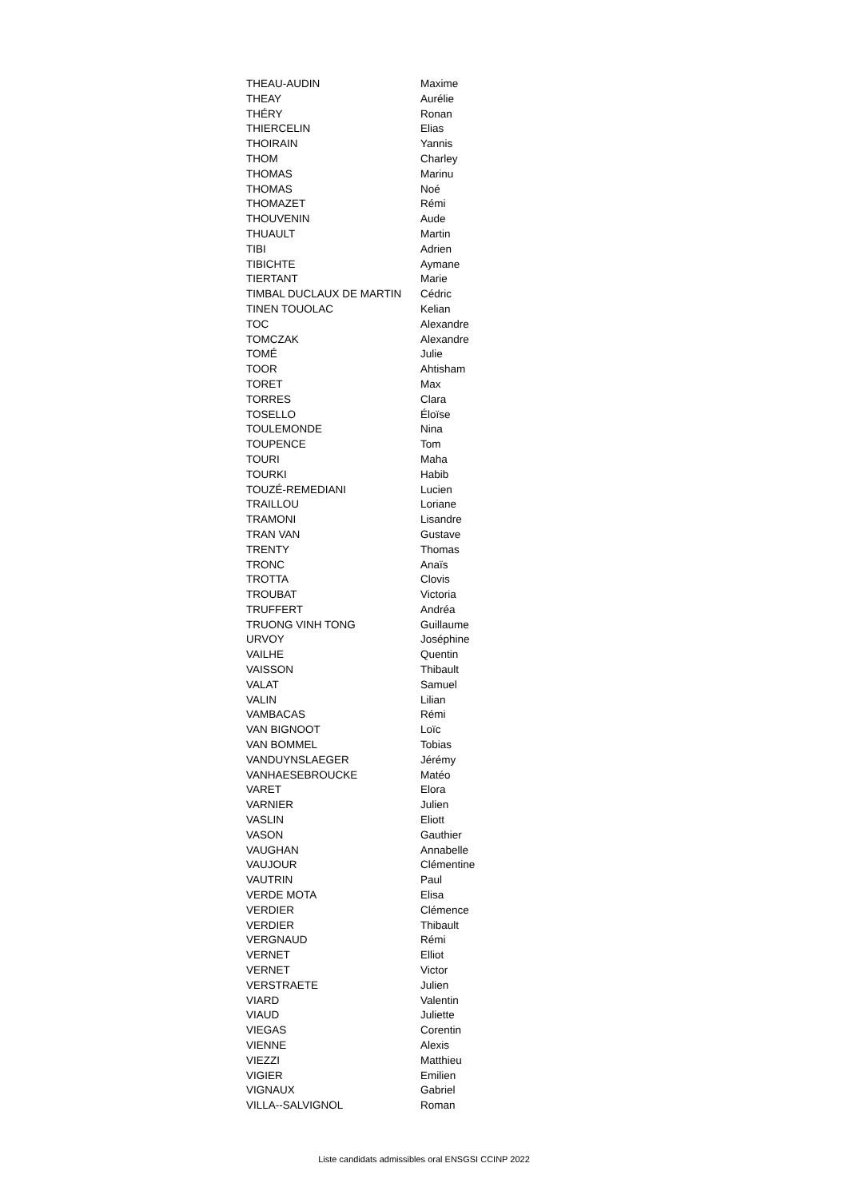| THEAU-AUDIN | Maxime |
| THEAY | Aurélie |
| THÉRY | Ronan |
| THIERCELIN | Elias |
| THOIRAIN | Yannis |
| THOM | Charley |
| THOMAS | Marinu |
| THOMAS | Noé |
| THOMAZET | Rémi |
| THOUVENIN | Aude |
| THUAULT | Martin |
| TIBI | Adrien |
| TIBICHTE | Aymane |
| TIERTANT | Marie |
| TIMBAL DUCLAUX DE MARTIN | Cédric |
| TINEN TOUOLAC | Kelian |
| TOC | Alexandre |
| TOMCZAK | Alexandre |
| TOMÉ | Julie |
| TOOR | Ahtisham |
| TORET | Max |
| TORRES | Clara |
| TOSELLO | Éloïse |
| TOULEMONDE | Nina |
| TOUPENCE | Tom |
| TOURI | Maha |
| TOURKI | Habib |
| TOUZÉ-REMEDIANI | Lucien |
| TRAILLOU | Loriane |
| TRAMONI | Lisandre |
| TRAN VAN | Gustave |
| TRENTY | Thomas |
| TRONC | Anaïs |
| TROTTA | Clovis |
| TROUBAT | Victoria |
| TRUFFERT | Andréa |
| TRUONG VINH TONG | Guillaume |
| URVOY | Joséphine |
| VAILHE | Quentin |
| VAISSON | Thibault |
| VALAT | Samuel |
| VALIN | Lilian |
| VAMBACAS | Rémi |
| VAN BIGNOOT | Loïc |
| VAN BOMMEL | Tobias |
| VANDUYNSLAEGER | Jérémy |
| VANHAESEBROUCKE | Matéo |
| VARET | Elora |
| VARNIER | Julien |
| VASLIN | Eliott |
| VASON | Gauthier |
| VAUGHAN | Annabelle |
| VAUJOUR | Clémentine |
| VAUTRIN | Paul |
| VERDE MOTA | Elisa |
| VERDIER | Clémence |
| VERDIER | Thibault |
| VERGNAUD | Rémi |
| VERNET | Elliot |
| VERNET | Victor |
| VERSTRAETE | Julien |
| VIARD | Valentin |
| VIAUD | Juliette |
| VIEGAS | Corentin |
| VIENNE | Alexis |
| VIEZZI | Matthieu |
| VIGIER | Emilien |
| VIGNAUX | Gabriel |
| VILLA--SALVIGNOL | Roman |
Liste candidats admissibles oral ENSGSI CCINP 2022